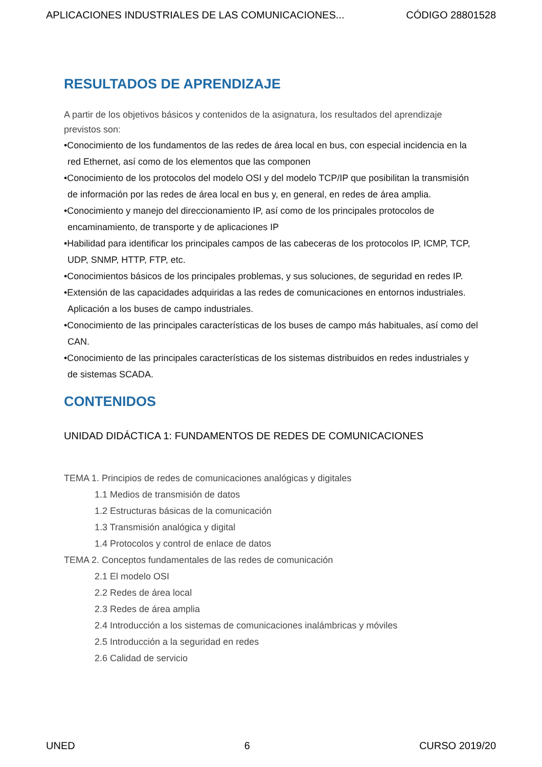APLICACIONES INDUSTRIALES DE LAS COMUNICACIONES... CÓDIGO 28801528
RESULTADOS DE APRENDIZAJE
A partir de los objetivos básicos y contenidos de la asignatura, los resultados del aprendizaje previstos son:
•Conocimiento de los fundamentos de las redes de área local en bus, con especial incidencia en la red Ethernet, así como de los elementos que las componen
•Conocimiento de los protocolos del modelo OSI y del modelo TCP/IP que posibilitan la transmisión de información por las redes de área local en bus y, en general, en redes de área amplia.
•Conocimiento y manejo del direccionamiento IP, así como de los principales protocolos de encaminamiento, de transporte y de aplicaciones IP
•Habilidad para identificar los principales campos de las cabeceras de los protocolos IP, ICMP, TCP, UDP, SNMP, HTTP, FTP, etc.
•Conocimientos básicos de los principales problemas, y sus soluciones, de seguridad en redes IP.
•Extensión de las capacidades adquiridas a las redes de comunicaciones en entornos industriales. Aplicación a los buses de campo industriales.
•Conocimiento de las principales características de los buses de campo más habituales, así como del CAN.
•Conocimiento de las principales características de los sistemas distribuidos en redes industriales y de sistemas SCADA.
CONTENIDOS
UNIDAD DIDÁCTICA 1: FUNDAMENTOS DE REDES DE COMUNICACIONES
TEMA 1. Principios de redes de comunicaciones analógicas y digitales
1.1 Medios de transmisión de datos
1.2 Estructuras básicas de la comunicación
1.3 Transmisión analógica y digital
1.4 Protocolos y control de enlace de datos
TEMA 2. Conceptos fundamentales de las redes de comunicación
2.1 El modelo OSI
2.2 Redes de área local
2.3 Redes de área amplia
2.4 Introducción a los sistemas de comunicaciones inalámbricas y móviles
2.5 Introducción a la seguridad en redes
2.6 Calidad de servicio
UNED 6 CURSO 2019/20